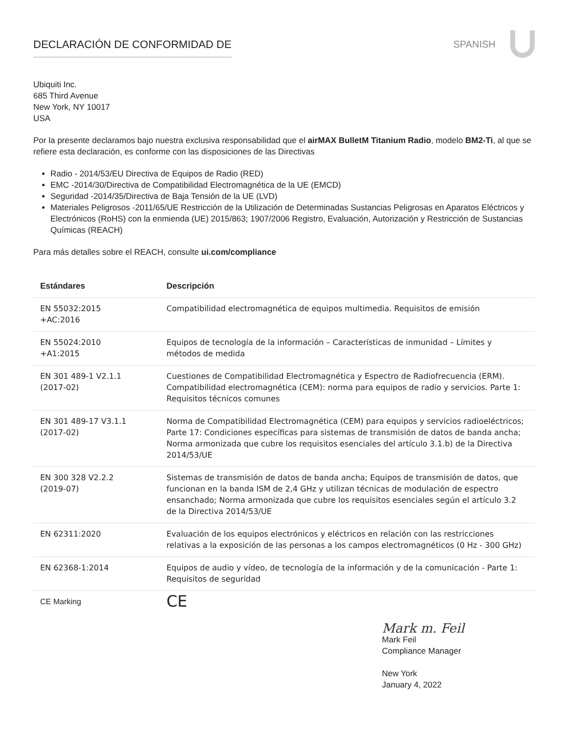DECLARACIÓN DE CONFORMIDAD DE SPANISH
Ubiquiti Inc.
685 Third Avenue
New York, NY 10017
USA
Por la presente declaramos bajo nuestra exclusiva responsabilidad que el airMAX BulletM Titanium Radio, modelo BM2-Ti, al que se refiere esta declaración, es conforme con las disposiciones de las Directivas
Radio - 2014/53/EU Directiva de Equipos de Radio (RED)
EMC -2014/30/Directiva de Compatibilidad Electromagnética de la UE (EMCD)
Seguridad -2014/35/Directiva de Baja Tensión de la UE (LVD)
Materiales Peligrosos -2011/65/UE Restricción de la Utilización de Determinadas Sustancias Peligrosas en Aparatos Eléctricos y Electrónicos (RoHS) con la enmienda (UE) 2015/863; 1907/2006 Registro, Evaluación, Autorización y Restricción de Sustancias Químicas (REACH)
Para más detalles sobre el REACH, consulte ui.com/compliance
| Estándares | Descripción |
| --- | --- |
| EN 55032:2015 +AC:2016 | Compatibilidad electromagnética de equipos multimedia. Requisitos de emisión |
| EN 55024:2010 +A1:2015 | Equipos de tecnología de la información – Características de inmunidad – Límites y métodos de medida |
| EN 301 489-1 V2.1.1 (2017-02) | Cuestiones de Compatibilidad Electromagnética y Espectro de Radiofrecuencia (ERM). Compatibilidad electromagnética (CEM): norma para equipos de radio y servicios. Parte 1: Requisitos técnicos comunes |
| EN 301 489-17 V3.1.1 (2017-02) | Norma de Compatibilidad Electromagnética (CEM) para equipos y servicios radioeléctricos; Parte 17: Condiciones específicas para sistemas de transmisión de datos de banda ancha; Norma armonizada que cubre los requisitos esenciales del artículo 3.1.b) de la Directiva 2014/53/UE |
| EN 300 328 V2.2.2 (2019-07) | Sistemas de transmisión de datos de banda ancha; Equipos de transmisión de datos, que funcionan en la banda ISM de 2,4 GHz y utilizan técnicas de modulación de espectro ensanchado; Norma armonizada que cubre los requisitos esenciales según el artículo 3.2 de la Directiva 2014/53/UE |
| EN 62311:2020 | Evaluación de los equipos electrónicos y eléctricos en relación con las restricciones relativas a la exposición de las personas a los campos electromagnéticos (0 Hz - 300 GHz) |
| EN 62368-1:2014 | Equipos de audio y vídeo, de tecnología de la información y de la comunicación - Parte 1: Requisitos de seguridad |
| CE Marking | CE |
Mark m. Feil
Mark Feil
Compliance Manager
New York
January 4, 2022